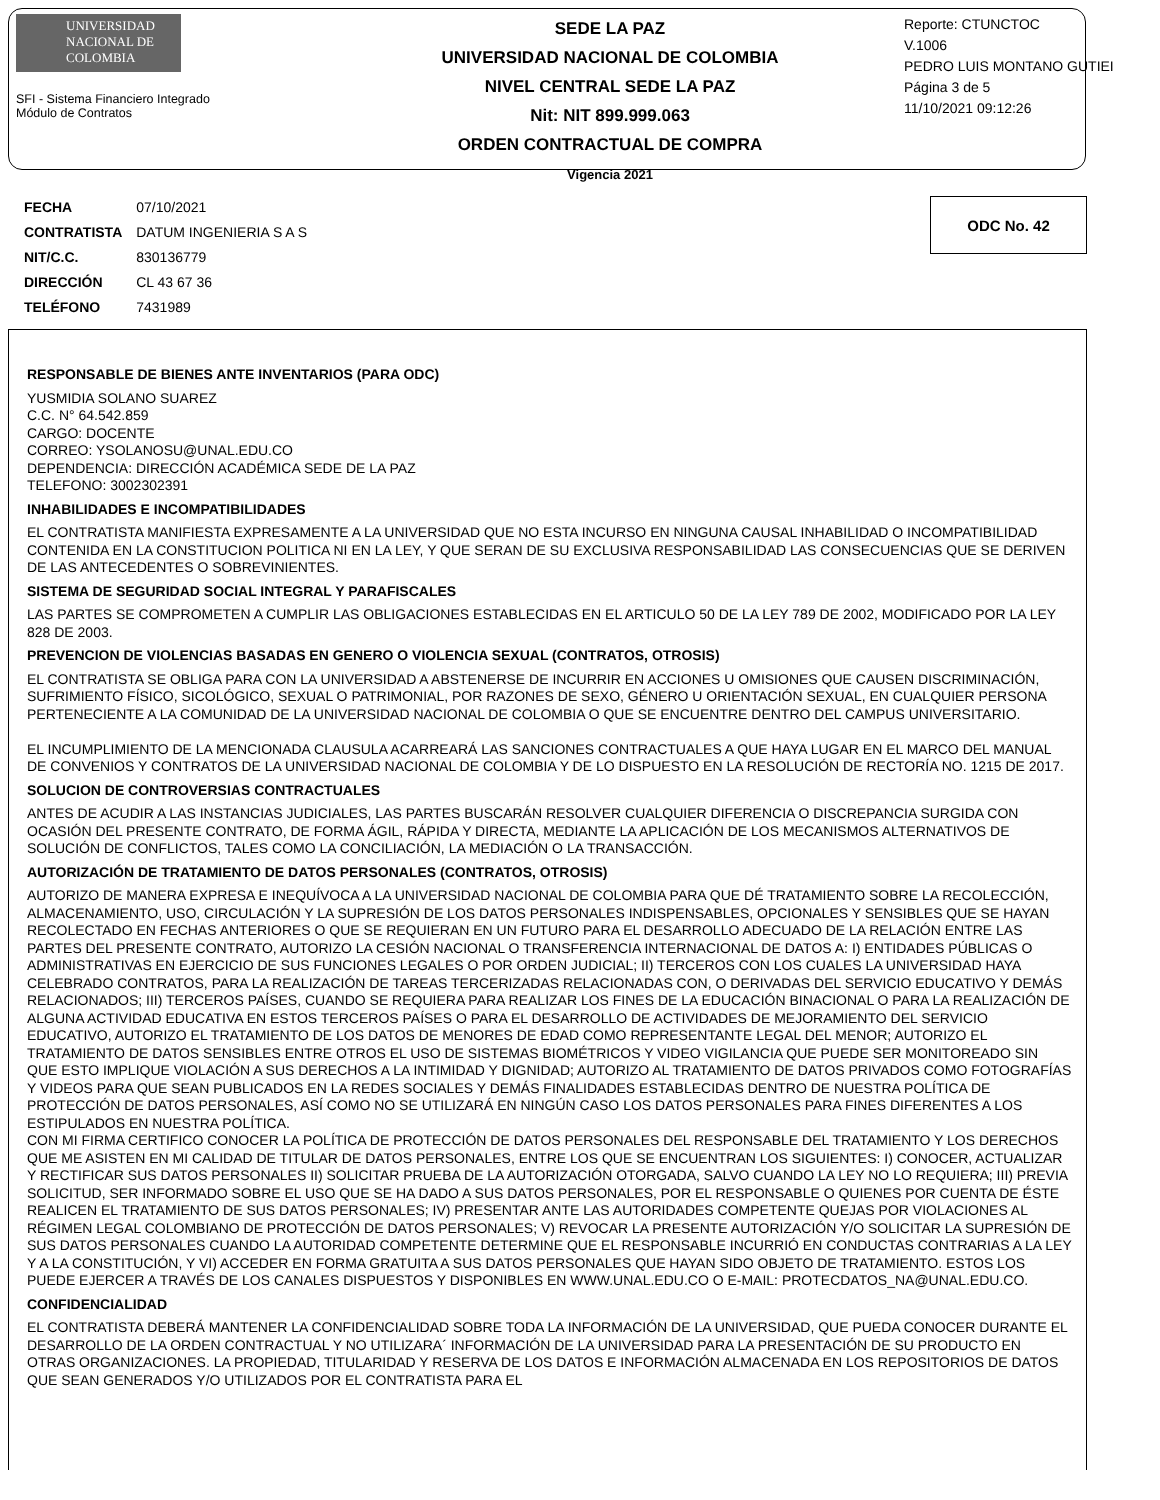UNIVERSIDAD NACIONAL DE COLOMBIA
SFI - Sistema Financiero Integrado
Módulo de Contratos
SEDE LA PAZ
UNIVERSIDAD NACIONAL DE COLOMBIA
NIVEL CENTRAL SEDE LA PAZ
Nit: NIT 899.999.063
ORDEN CONTRACTUAL DE COMPRA
Vigencia 2021
Reporte: CTUNCTOC
V.1006
PEDRO LUIS MONTANO GUTIEI
Página 3 de 5
11/10/2021 09:12:26
| FECHA | 07/10/2021 |
| CONTRATISTA | DATUM INGENIERIA S A S |
| NIT/C.C. | 830136779 |
| DIRECCIÓN | CL 43 67 36 |
| TELÉFONO | 7431989 |
ODC No. 42
RESPONSABLE DE BIENES ANTE INVENTARIOS (PARA ODC)
YUSMIDIA SOLANO SUAREZ
C.C. N° 64.542.859
CARGO: DOCENTE
CORREO: YSOLANOSU@UNAL.EDU.CO
DEPENDENCIA: DIRECCIÓN ACADÉMICA SEDE DE LA PAZ
TELEFONO: 3002302391
INHABILIDADES E INCOMPATIBILIDADES
EL CONTRATISTA MANIFIESTA EXPRESAMENTE A LA UNIVERSIDAD QUE NO ESTA INCURSO EN NINGUNA CAUSAL INHABILIDAD O INCOMPATIBILIDAD CONTENIDA EN LA CONSTITUCION POLITICA NI EN LA LEY, Y QUE SERAN DE SU EXCLUSIVA RESPONSABILIDAD LAS CONSECUENCIAS QUE SE DERIVEN DE LAS ANTECEDENTES O SOBREVINIENTES.
SISTEMA DE SEGURIDAD SOCIAL INTEGRAL Y PARAFISCALES
LAS PARTES SE COMPROMETEN A CUMPLIR LAS OBLIGACIONES ESTABLECIDAS EN EL ARTICULO 50 DE LA LEY 789 DE 2002, MODIFICADO POR LA LEY 828 DE 2003.
PREVENCION DE VIOLENCIAS BASADAS EN GENERO O VIOLENCIA SEXUAL (CONTRATOS, OTROSIS)
EL CONTRATISTA SE OBLIGA PARA CON LA UNIVERSIDAD A ABSTENERSE DE INCURRIR EN ACCIONES U OMISIONES QUE CAUSEN DISCRIMINACIÓN, SUFRIMIENTO FÍSICO, SICOLÓGICO, SEXUAL O PATRIMONIAL, POR RAZONES DE SEXO, GÉNERO U ORIENTACIÓN SEXUAL, EN CUALQUIER PERSONA PERTENECIENTE A LA COMUNIDAD DE LA UNIVERSIDAD NACIONAL DE COLOMBIA O QUE SE ENCUENTRE DENTRO DEL CAMPUS UNIVERSITARIO.
EL INCUMPLIMIENTO DE LA MENCIONADA CLAUSULA ACARREARÁ LAS SANCIONES CONTRACTUALES A QUE HAYA LUGAR EN EL MARCO DEL MANUAL DE CONVENIOS Y CONTRATOS DE LA UNIVERSIDAD NACIONAL DE COLOMBIA Y DE LO DISPUESTO EN LA RESOLUCIÓN DE RECTORÍA NO. 1215 DE 2017.
SOLUCION DE CONTROVERSIAS CONTRACTUALES
ANTES DE ACUDIR A LAS INSTANCIAS JUDICIALES, LAS PARTES BUSCARÁN RESOLVER CUALQUIER DIFERENCIA O DISCREPANCIA SURGIDA CON OCASIÓN DEL PRESENTE CONTRATO, DE FORMA ÁGIL, RÁPIDA Y DIRECTA, MEDIANTE LA APLICACIÓN DE LOS MECANISMOS ALTERNATIVOS DE SOLUCIÓN DE CONFLICTOS, TALES COMO LA CONCILIACIÓN, LA MEDIACIÓN O LA TRANSACCIÓN.
AUTORIZACIÓN DE TRATAMIENTO DE DATOS PERSONALES (CONTRATOS, OTROSIS)
AUTORIZO DE MANERA EXPRESA E INEQUÍVOCA A LA UNIVERSIDAD NACIONAL DE COLOMBIA PARA QUE DÉ TRATAMIENTO SOBRE LA RECOLECCIÓN, ALMACENAMIENTO, USO, CIRCULACIÓN Y LA SUPRESIÓN DE LOS DATOS PERSONALES INDISPENSABLES, OPCIONALES Y SENSIBLES QUE SE HAYAN RECOLECTADO EN FECHAS ANTERIORES O QUE SE REQUIERAN EN UN FUTURO PARA EL DESARROLLO ADECUADO DE LA RELACIÓN ENTRE LAS PARTES DEL PRESENTE CONTRATO, AUTORIZO LA CESIÓN NACIONAL O TRANSFERENCIA INTERNACIONAL DE DATOS A: I) ENTIDADES PÚBLICAS O ADMINISTRATIVAS EN EJERCICIO DE SUS FUNCIONES LEGALES O POR ORDEN JUDICIAL; II) TERCEROS CON LOS CUALES LA UNIVERSIDAD HAYA CELEBRADO CONTRATOS, PARA LA REALIZACIÓN DE TAREAS TERCERIZADAS RELACIONADAS CON, O DERIVADAS DEL SERVICIO EDUCATIVO Y DEMÁS RELACIONADOS; III) TERCEROS PAÍSES, CUANDO SE REQUIERA PARA REALIZAR LOS FINES DE LA EDUCACIÓN BINACIONAL O PARA LA REALIZACIÓN DE ALGUNA ACTIVIDAD EDUCATIVA EN ESTOS TERCEROS PAÍSES O PARA EL DESARROLLO DE ACTIVIDADES DE MEJORAMIENTO DEL SERVICIO EDUCATIVO, AUTORIZO EL TRATAMIENTO DE LOS DATOS DE MENORES DE EDAD COMO REPRESENTANTE LEGAL DEL MENOR; AUTORIZO EL TRATAMIENTO DE DATOS SENSIBLES ENTRE OTROS EL USO DE SISTEMAS BIOMÉTRICOS Y VIDEO VIGILANCIA QUE PUEDE SER MONITOREADO SIN QUE ESTO IMPLIQUE VIOLACIÓN A SUS DERECHOS A LA INTIMIDAD Y DIGNIDAD; AUTORIZO AL TRATAMIENTO DE DATOS PRIVADOS COMO FOTOGRAFÍAS Y VIDEOS PARA QUE SEAN PUBLICADOS EN LA REDES SOCIALES Y DEMÁS FINALIDADES ESTABLECIDAS DENTRO DE NUESTRA POLÍTICA DE PROTECCIÓN DE DATOS PERSONALES, ASÍ COMO NO SE UTILIZARÁ EN NINGÚN CASO LOS DATOS PERSONALES PARA FINES DIFERENTES A LOS ESTIPULADOS EN NUESTRA POLÍTICA.
CON MI FIRMA CERTIFICO CONOCER LA POLÍTICA DE PROTECCIÓN DE DATOS PERSONALES DEL RESPONSABLE DEL TRATAMIENTO Y LOS DERECHOS QUE ME ASISTEN EN MI CALIDAD DE TITULAR DE DATOS PERSONALES, ENTRE LOS QUE SE ENCUENTRAN LOS SIGUIENTES: I) CONOCER, ACTUALIZAR Y RECTIFICAR SUS DATOS PERSONALES II) SOLICITAR PRUEBA DE LA AUTORIZACIÓN OTORGADA, SALVO CUANDO LA LEY NO LO REQUIERA; III) PREVIA SOLICITUD, SER INFORMADO SOBRE EL USO QUE SE HA DADO A SUS DATOS PERSONALES, POR EL RESPONSABLE O QUIENES POR CUENTA DE ÉSTE REALICEN EL TRATAMIENTO DE SUS DATOS PERSONALES; IV) PRESENTAR ANTE LAS AUTORIDADES COMPETENTE QUEJAS POR VIOLACIONES AL RÉGIMEN LEGAL COLOMBIANO DE PROTECCIÓN DE DATOS PERSONALES; V) REVOCAR LA PRESENTE AUTORIZACIÓN Y/O SOLICITAR LA SUPRESIÓN DE SUS DATOS PERSONALES CUANDO LA AUTORIDAD COMPETENTE DETERMINE QUE EL RESPONSABLE INCURRIÓ EN CONDUCTAS CONTRARIAS A LA LEY Y A LA CONSTITUCIÓN, Y VI) ACCEDER EN FORMA GRATUITA A SUS DATOS PERSONALES QUE HAYAN SIDO OBJETO DE TRATAMIENTO. ESTOS LOS PUEDE EJERCER A TRAVÉS DE LOS CANALES DISPUESTOS Y DISPONIBLES EN WWW.UNAL.EDU.CO O E-MAIL: PROTECDATOS_NA@UNAL.EDU.CO.
CONFIDENCIALIDAD
EL CONTRATISTA DEBERÁ MANTENER LA CONFIDENCIALIDAD SOBRE TODA LA INFORMACIÓN DE LA UNIVERSIDAD, QUE PUEDA CONOCER DURANTE EL DESARROLLO DE LA ORDEN CONTRACTUAL Y NO UTILIZARA´ INFORMACIÓN DE LA UNIVERSIDAD PARA LA PRESENTACIÓN DE SU PRODUCTO EN OTRAS ORGANIZACIONES. LA PROPIEDAD, TITULARIDAD Y RESERVA DE LOS DATOS E INFORMACIÓN ALMACENADA EN LOS REPOSITORIOS DE DATOS QUE SEAN GENERADOS Y/O UTILIZADOS POR EL CONTRATISTA PARA EL